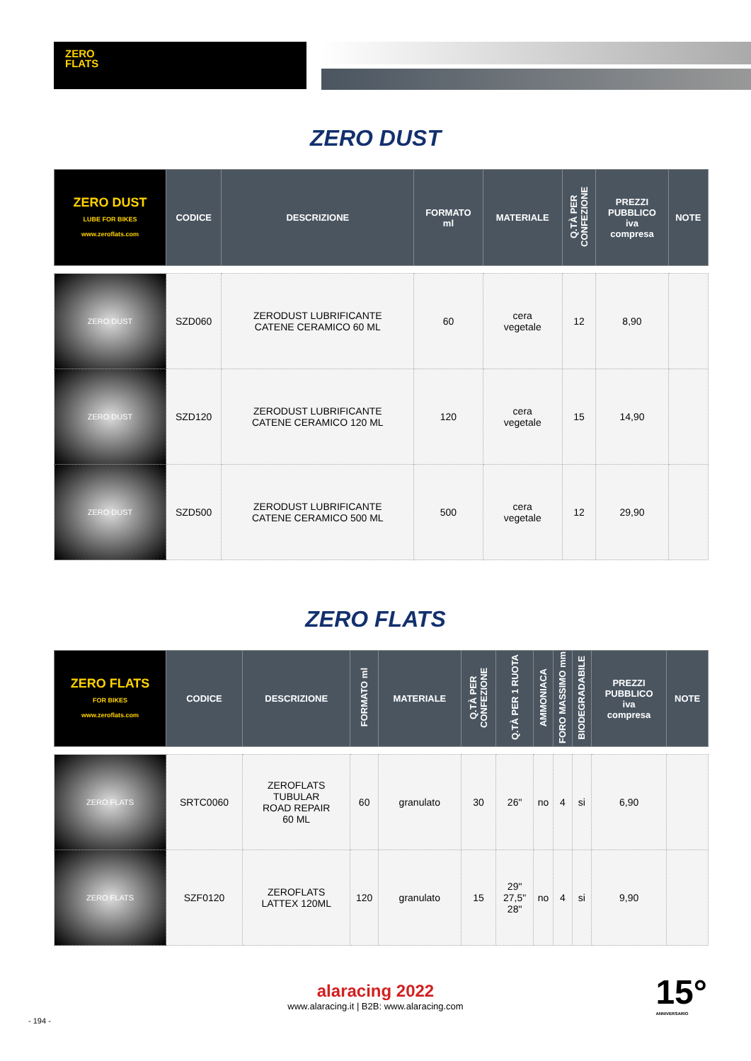ZERO
FLATS
ZERO DUST
| ZERO DUST LUBE FOR BIKES www.zeroflats.com | CODICE | DESCRIZIONE | FORMATO ml | MATERIALE | Q.TÀ PER CONFEZIONE | PREZZI PUBBLICO iva compresa | NOTE |
| --- | --- | --- | --- | --- | --- | --- | --- |
| ZERO DUST | SZD060 | ZERODUST LUBRIFICANTE CATENE CERAMICO 60 ML | 60 | cera vegetale | 12 | 8,90 | |
| ZERO DUST | SZD120 | ZERODUST LUBRIFICANTE CATENE CERAMICO 120 ML | 120 | cera vegetale | 15 | 14,90 | |
| ZERO DUST | SZD500 | ZERODUST LUBRIFICANTE CATENE CERAMICO 500 ML | 500 | cera vegetale | 12 | 29,90 | |
ZERO FLATS
| ZERO FLATS FOR BIKES www.zeroflats.com | CODICE | DESCRIZIONE | FORMATO ml | MATERIALE | Q.TÀ PER CONFEZIONE | Q.TÀ PER 1 RUOTA | AMMONIACA | FORO MASSIMO mm | BIODEGRADABILE | PREZZI PUBBLICO iva compresa | NOTE |
| --- | --- | --- | --- | --- | --- | --- | --- | --- | --- | --- | --- |
| ZERO FLATS | SRTC0060 | ZEROFLATS TUBULAR ROAD REPAIR 60 ML | 60 | granulato | 30 | 26" | no | 4 | si | 6,90 | |
| ZERO FLATS | SZF0120 | ZEROFLATS LATTEX 120ML | 120 | granulato | 15 | 29" 27,5" 28" | no | 4 | si | 9,90 | |
alaracing 2022
www.alaracing.it | B2B: www.alaracing.com
- 194 -
15°
ANNIVERSARIO